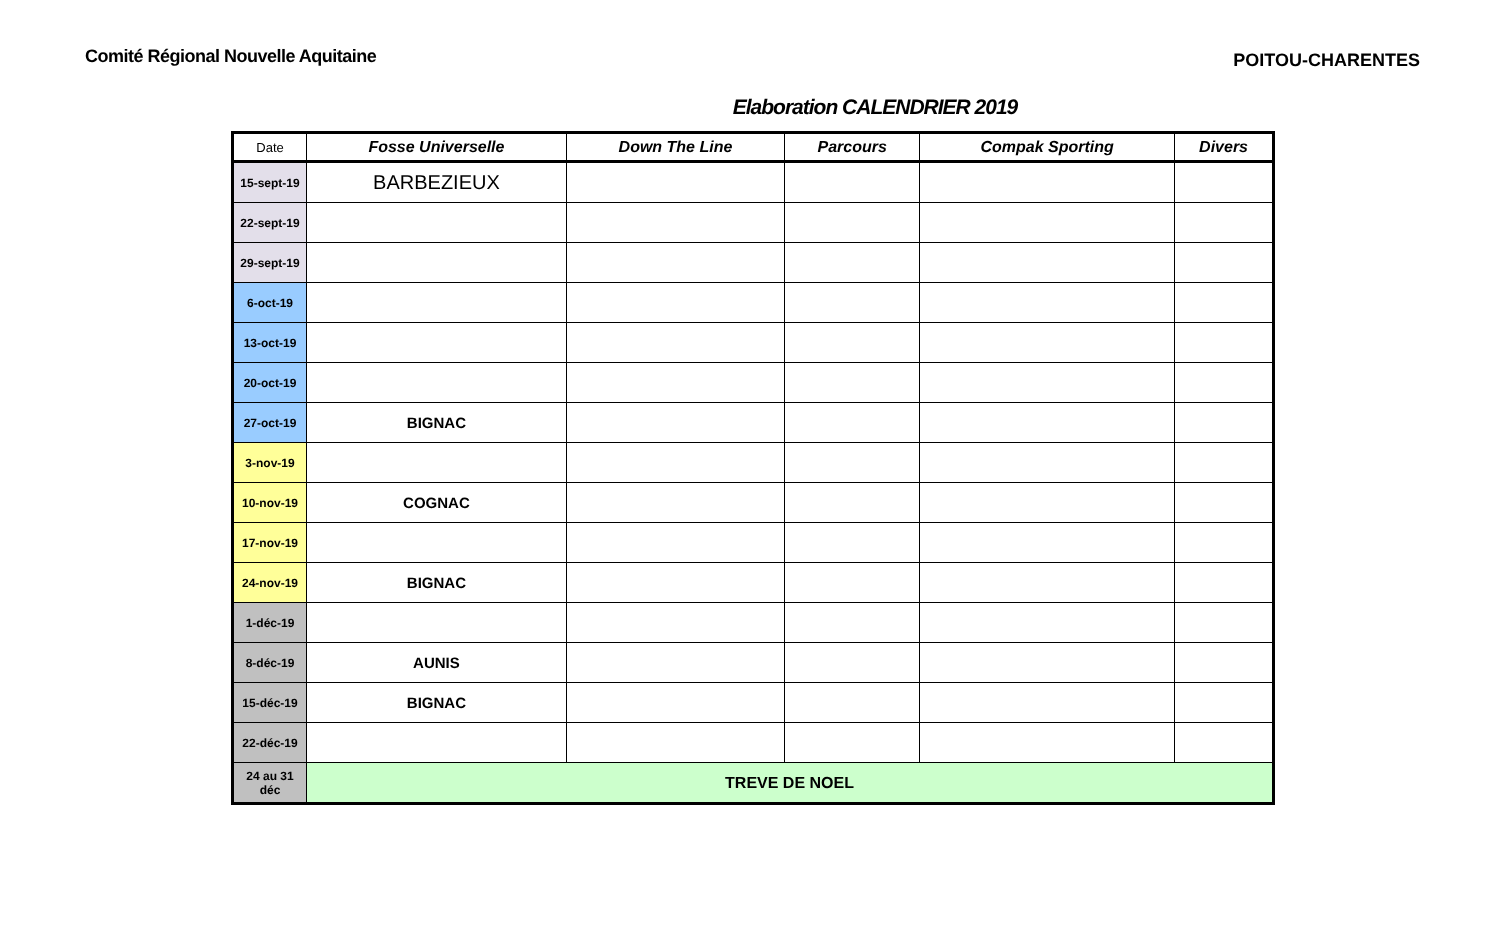Comité Régional Nouvelle Aquitaine
POITOU-CHARENTES
Elaboration CALENDRIER 2019
| Date | Fosse Universelle | Down The Line | Parcours | Compak Sporting | Divers |
| --- | --- | --- | --- | --- | --- |
| 15-sept-19 | BARBEZIEUX | | | | |
| 22-sept-19 | | | | | |
| 29-sept-19 | | | | | |
| 6-oct-19 | | | | | |
| 13-oct-19 | | | | | |
| 20-oct-19 | | | | | |
| 27-oct-19 | BIGNAC | | | | |
| 3-nov-19 | | | | | |
| 10-nov-19 | COGNAC | | | | |
| 17-nov-19 | | | | | |
| 24-nov-19 | BIGNAC | | | | |
| 1-déc-19 | | | | | |
| 8-déc-19 | AUNIS | | | | |
| 15-déc-19 | BIGNAC | | | | |
| 22-déc-19 | | | | | |
| 24 au 31 déc | TREVE DE NOEL | | | | |